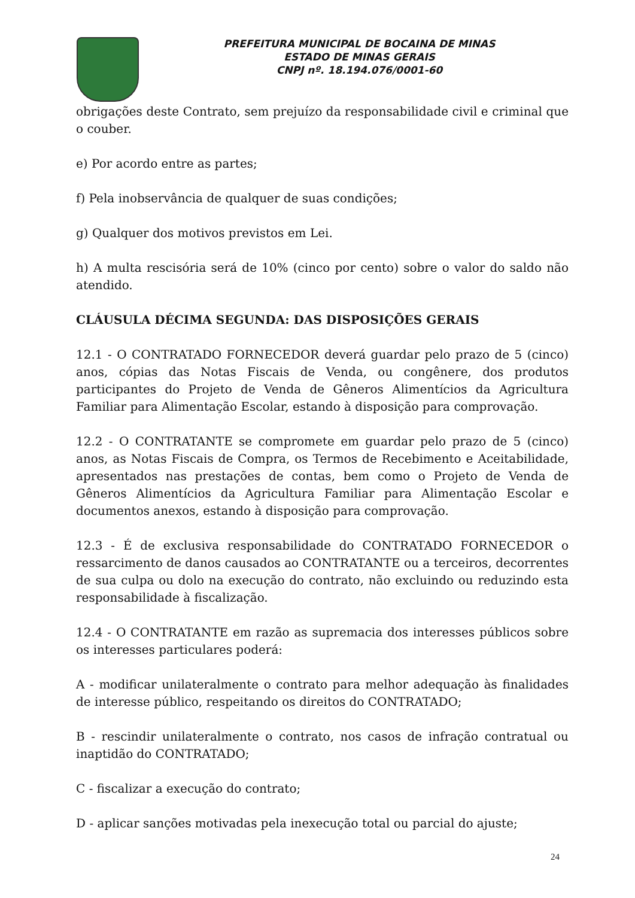PREFEITURA MUNICIPAL DE BOCAINA DE MINAS
ESTADO DE MINAS GERAIS
CNPJ nº. 18.194.076/0001-60
obrigações deste Contrato, sem prejuízo da responsabilidade civil e criminal que o couber.
e) Por acordo entre as partes;
f) Pela inobservância de qualquer de suas condições;
g) Qualquer dos motivos previstos em Lei.
h) A multa rescisória será de 10% (cinco por cento) sobre o valor do saldo não atendido.
CLÁUSULA DÉCIMA SEGUNDA: DAS DISPOSIÇÕES GERAIS
12.1 - O CONTRATADO FORNECEDOR deverá guardar pelo prazo de 5 (cinco) anos, cópias das Notas Fiscais de Venda, ou congênere, dos produtos participantes do Projeto de Venda de Gêneros Alimentícios da Agricultura Familiar para Alimentação Escolar, estando à disposição para comprovação.
12.2 - O CONTRATANTE se compromete em guardar pelo prazo de 5 (cinco) anos, as Notas Fiscais de Compra, os Termos de Recebimento e Aceitabilidade, apresentados nas prestações de contas, bem como o Projeto de Venda de Gêneros Alimentícios da Agricultura Familiar para Alimentação Escolar e documentos anexos, estando à disposição para comprovação.
12.3 - É de exclusiva responsabilidade do CONTRATADO FORNECEDOR o ressarcimento de danos causados ao CONTRATANTE ou a terceiros, decorrentes de sua culpa ou dolo na execução do contrato, não excluindo ou reduzindo esta responsabilidade à fiscalização.
12.4 - O CONTRATANTE em razão as supremacia dos interesses públicos sobre os interesses particulares poderá:
A - modificar unilateralmente o contrato para melhor adequação às finalidades de interesse público, respeitando os direitos do CONTRATADO;
B - rescindir unilateralmente o contrato, nos casos de infração contratual ou inaptidão do CONTRATADO;
C - fiscalizar a execução do contrato;
D - aplicar sanções motivadas pela inexecução total ou parcial do ajuste;
24